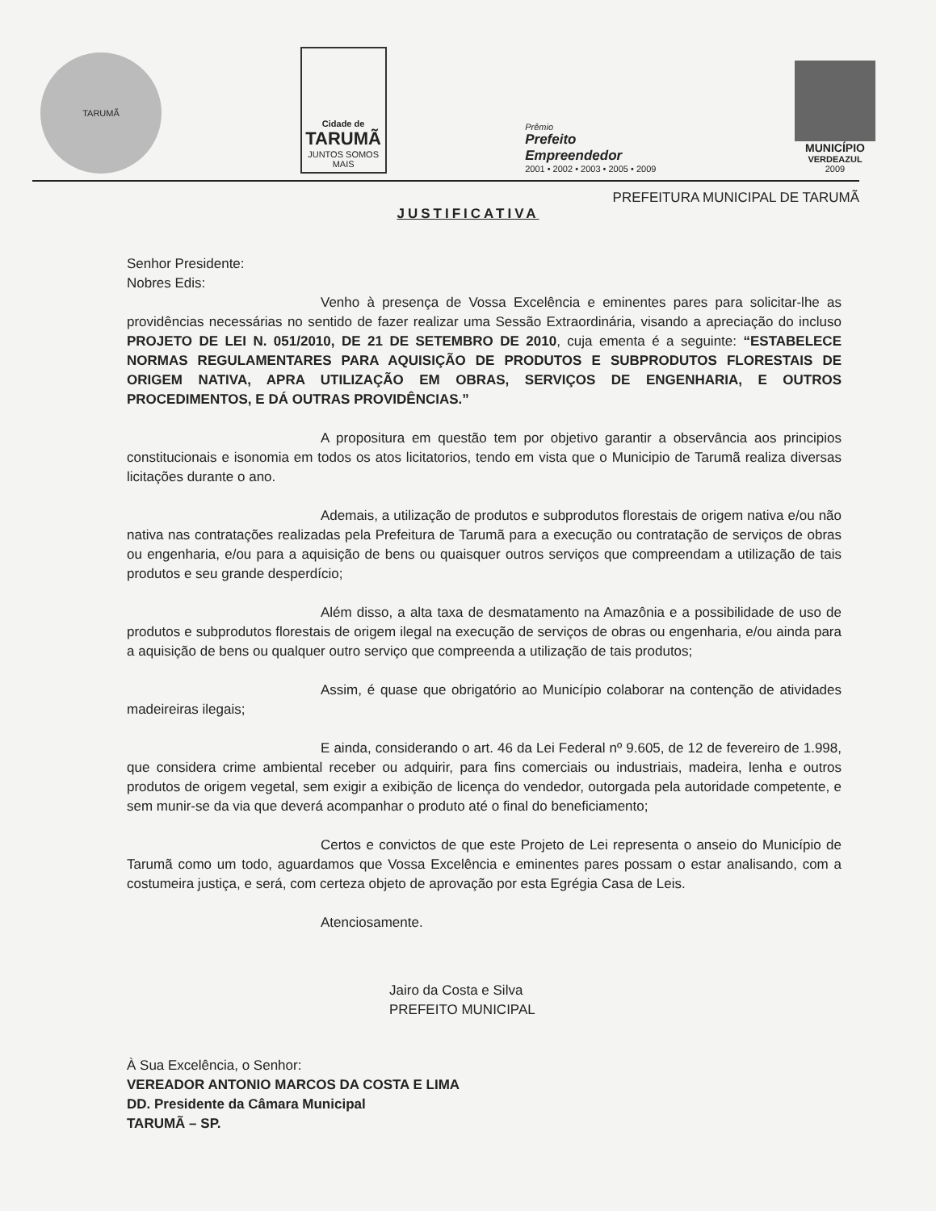TARUMÃ
Cidade de
TARUMÃ
JUNTOS SOMOS MAIS
Prêmio
Prefeito
Empreendedor
2001 • 2002 • 2003 • 2005 • 2009
MUNICÍPIO
VERDEAZUL
2009
PREFEITURA MUNICIPAL DE TARUMÃ
JUSTIFICATIVA
Senhor Presidente:
Nobres Edis:
Venho à presença de Vossa Excelência e eminentes pares para solicitar-lhe as providências necessárias no sentido de fazer realizar uma Sessão Extraordinária, visando a apreciação do incluso PROJETO DE LEI N. 051/2010, DE 21 DE SETEMBRO DE 2010, cuja ementa é a seguinte: “ESTABELECE NORMAS REGULAMENTARES PARA AQUISIÇÃO DE PRODUTOS E SUBPRODUTOS FLORESTAIS DE ORIGEM NATIVA, APRA UTILIZAÇÃO EM OBRAS, SERVIÇOS DE ENGENHARIA, E OUTROS PROCEDIMENTOS, E DÁ OUTRAS PROVIDÊNCIAS.”
A propositura em questão tem por objetivo garantir a observância aos principios constitucionais e isonomia em todos os atos licitatorios, tendo em vista que o Municipio de Tarumã realiza diversas licitações durante o ano.
Ademais, a utilização de produtos e subprodutos florestais de origem nativa e/ou não nativa nas contratações realizadas pela Prefeitura de Tarumã para a execução ou contratação de serviços de obras ou engenharia, e/ou para a aquisição de bens ou quaisquer outros serviços que compreendam a utilização de tais produtos e seu grande desperdício;
Além disso, a alta taxa de desmatamento na Amazônia e a possibilidade de uso de produtos e subprodutos florestais de origem ilegal na execução de serviços de obras ou engenharia, e/ou ainda para a aquisição de bens ou qualquer outro serviço que compreenda a utilização de tais produtos;
Assim, é quase que obrigatório ao Município colaborar na contenção de atividades madeireiras ilegais;
E ainda, considerando o art. 46 da Lei Federal nº 9.605, de 12 de fevereiro de 1.998, que considera crime ambiental receber ou adquirir, para fins comerciais ou industriais, madeira, lenha e outros produtos de origem vegetal, sem exigir a exibição de licença do vendedor, outorgada pela autoridade competente, e sem munir-se da via que deverá acompanhar o produto até o final do beneficiamento;
Certos e convictos de que este Projeto de Lei representa o anseio do Município de Tarumã como um todo, aguardamos que Vossa Excelência e eminentes pares possam o estar analisando, com a costumeira justiça, e será, com certeza objeto de aprovação por esta Egrégia Casa de Leis.
Atenciosamente.
Jairo da Costa e Silva
PREFEITO MUNICIPAL
À Sua Excelência, o Senhor:
VEREADOR ANTONIO MARCOS DA COSTA E LIMA
DD. Presidente da Câmara Municipal
TARUMÃ – SP.